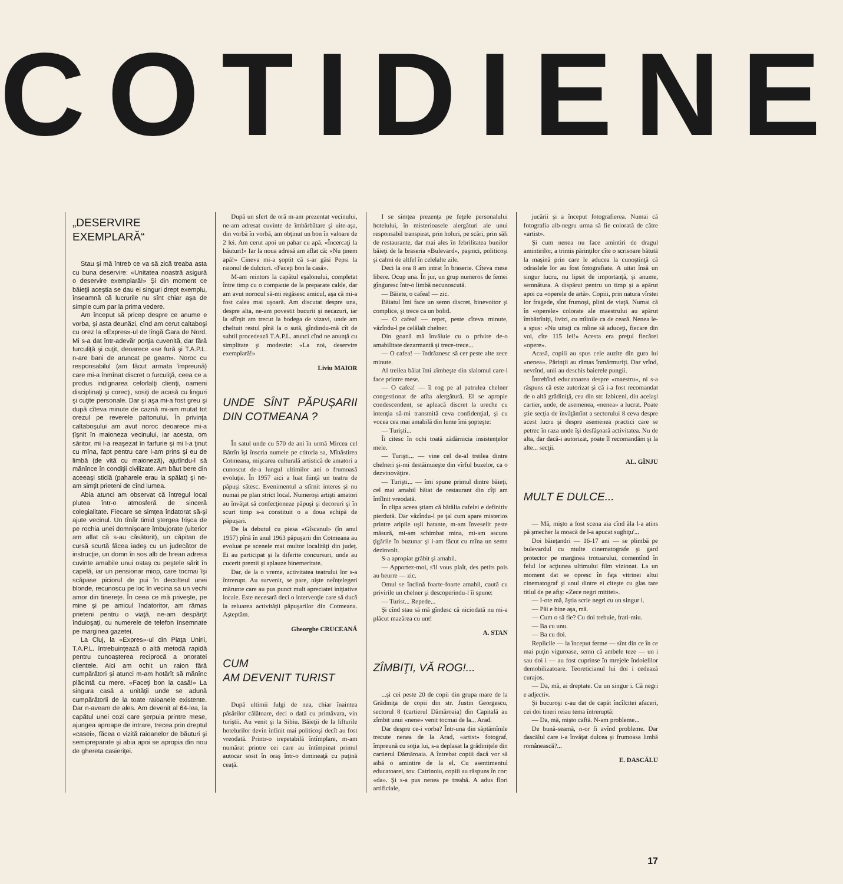COTIDIENE
„DESERVIRE
EXEMPLARĂ“
Stau şi mă întreb ce va să zică treaba asta cu buna deservire: «Unitatea noastră asigură o deservire exemplară!» Şi din moment ce băieţii aceştia se dau ei singuri drept exemplu, înseamnă că lucrurile nu sînt chiar aşa de simple cum par la prima vedere.
Am început să pricep despre ce anume e vorba, şi asta deunăzi, cînd am cerut caltaboşi cu orez la «Expres»-ul de lîngă Gara de Nord. Mi s-a dat într-adevăr porţia cuvenită, dar fără furculiţă şi cuţit, deoarece «se fură şi T.A.P.L. n-are bani de aruncat pe geam». Noroc cu responsabilul (am făcut armata împreună) care mi-a înmînat discret o furculiţă, ceea ce a produs indignarea celorlalţi clienţi, oameni disciplinaţi şi corecţi, sosiţi de acasă cu linguri şi cuţite personale. Dar şi aşa mi-a fost greu şi după cîteva minute de caznă mi-am mutat tot orezul pe reverele paltonului. În privinţa caltaboşului am avut noroc deoarece mi-a ţîşnit în maioneza vecinului, iar acesta, om săritor, mi l-a reaşezat în farfurie şi mi l-a ţinut cu mîna, fapt pentru care l-am prins şi eu de limbă (de vită cu maioneză), ajutîndu-l să mănînce în condiţii civilizate. Am băut bere din aceeaşi sticlă (paharele erau la spălat) şi ne-am simţit prieteni de cînd lumea.
Abia atunci am observat că întregul local plutea într-o atmosferă de sinceră colegialitate. Fiecare se simţea îndatorat să-şi ajute vecinul. Un tînăr timid ştergea frişca de pe rochia unei domnişoare îmbujorate (ulterior am aflat că s-au căsătorit), un căpitan de cursă scurtă făcea iadeş cu un judecător de instrucţie, un domn în sos alb de hrean adresa cuvinte amabile unui ostaş cu peştele sărit în capelă, iar un pensionar miop, care tocmai îşi scăpase piciorul de pui în decolteul unei blonde, recunoscu pe loc în vecina sa un vechi amor din tinereţe. În ceea ce mă priveşte, pe mine şi pe amicul îndatoritor, am rămas prieteni pentru o viaţă, ne-am despărţit înduioşaţi, cu numerele de telefon însemnate pe marginea gazetei.
La Cluj, la «Expres»-ul din Piaţa Unirii, T.A.P.L. întrebuinţează o altă metodă rapidă pentru cunoaşterea reciprocă a onoratei clientele. Aici am ochit un raion fără cumpărători şi atunci m-am hotărît să mănînc plăcintă cu mere. «Faceţi bon la casă!» La singura casă a unităţii unde se adună cumpărătorii de la toate raioanele existente. Dar n-aveam de ales. Am devenit al 64-lea, la capătul unei cozi care şerpuia printre mese, ajungea aproape de intrare, trecea prin dreptul «casei», făcea o vizită raioanelor de băuturi şi semipreparate şi abia apoi se apropia din nou de ghereta casieriţei.
După un sfert de oră m-am prezentat vecinului, ne-am adresat cuvinte de îmbărbătare şi uite-aşa, din vorbă în vorbă, am obţinut un bon în valoare de 2 lei. Am cerut apoi un pahar cu apă. «Încercaţi la băuturi!» Iar la noua adresă am aflat că: «Nu ţinem apă!» Cineva mi-a şoptit că s-ar găsi Pepsi la raionul de dulciuri. «Faceţi bon la casă».
M-am reintors la capătul eşalonului, completat între timp cu o companie de la preparate calde, dar am avut norocul să-mi regăsesc amicul, aşa că mi-a fost calea mai uşoară. Am discutat despre una, despre alta, ne-am povestit bucurii şi necazuri, iar la sfîrşit am trecut la bodega de vizavi, unde am cheltuit restul pînă la o sută, gîndindu-mă cît de subtil procedează T.A.P.L. atunci cînd ne anunţă cu simplitate şi modestie: «La noi, deservire exemplară!»
Liviu MAIOR
UNDE SÎNT PĂPUŞARII DIN COTMEANA ?
În satul unde cu 570 de ani în urmă Mircea cel Bătrîn îşi înscria numele pe ctitoria sa, Mînăstirea Cotmeana, mişcarea culturală artistică de amatori a cunoscut de-a lungul ultimilor ani o frumoasă evoluţie. În 1957 aici a luat fiinţă un teatru de păpuşi sătesc. Evenimentul a stîrnit interes şi nu numai pe plan strict local. Numeroşi artişti amatori au învăţat să confecţioneze păpuşi şi decoruri şi în scurt timp s-a constituit o a doua echipă de păpuşari.
De la debutul cu piesa «Gîscanul» (în anul 1957) pînă în anul 1963 păpuşarii din Cotmeana au evoluat pe scenele mai multor localităţi din judeţ. Ei au participat şi la diferite concursuri, unde au cucerit premii şi aplauze binemeritate.
Dar, de la o vreme, activitatea teatrului lor s-a întrerupt. Au survenit, se pare, nişte neînţelegeri mărunte care au pus punct mult apreciatei iniţiative locale. Este necesară deci o intervenţie care să ducă la reluarea activităţii păpuşarilor din Cotmeana. Aşteptăm.
Gheorghe CRUCEANĂ
CUM
AM DEVENIT TURIST
După ultimii fulgi de nea, chiar înaintea păsărilor călătoare, deci o dată cu primăvara, vin turiştii. Au venit şi la Sibiu. Băieţii de la lifturile hotelurilor devin infinit mai politicoşi decît au fost vreodată. Printr-o irepetabilă întîmplare, m-am numărat printre cei care au întîmpinat primul autocar sosit în oraş într-o dimineaţă cu puţină ceaţă.
I se simţea prezenţa pe feţele personalului hotelului, în misterioasele alergături ale unui responsabil transpirat, prin holuri, pe scări, prin săli de restaurante, dar mai ales în febrilitatea bunilor băieţi de la braseria «Bulevard», paşnici, politicoşi şi calmi de altfel în celelalte zile.
Deci la ora 8 am intrat în braserie. Cîteva mese libere. Ocup una. În jur, un grup numeros de femei gînguresc într-o limbă necunoscută.
— Băiete, o cafea! — zic.
Băiatul îmi face un semn discret, binevoitor şi complice, şi trece ca un bolid.
— O cafea! — repet, peste cîteva minute, văzîndu-l pe celălalt chelner.
Din goană mă învăluie cu o privire de-o amabilitate dezarmantă şi trece-trece...
— O cafea! — îndrăznesc să cer peste alte zece minute.
Al treilea băiat îmi zîmbeşte din slalomul care-l face printre mese.
— O cafea! — îl rog pe al patrulea chelner congestionat de atîta alergătură. El se apropie condescendent, se apleacă discret la ureche cu intenţia să-mi transmită ceva confidenţial, şi cu vocea cea mai amabilă din lume îmi şopteşte:
— Turişti...
Îi citesc în ochi toată zădărnicia insistenţelor mele.
— Turişti... — vine cel de-al treilea dintre chelneri şi-mi destăinuieşte din vîrful buzelor, ca o dezvinovăţire.
— Turişti... — îmi spune primul dintre băieţi, cel mai amabil băiat de restaurant din cîţi am întîlnit vreodată.
În clipa aceea ştiam că bătălia cafelei e definitiv pierdută. Dar văzîndu-l pe ţal cum apare misterios printre aripile uşii batante, m-am înveselit peste măsură, mi-am schimbat mina, mi-am ascuns ţigările în buzunar şi i-am făcut cu mîna un semn dezinvolt.
S-a apropiat grăbit şi amabil.
— Apportez-moi, s'il vous plaît, des petits pois au beurre — zic.
Omul se înclină foarte-foarte amabil, caută cu privirile un chelner şi descoperindu-l îi spune:
— Turist... Repede...
Şi cînd stau să mă gîndesc că niciodată nu mi-a plăcut mazărea cu unt!
A. STAN
ZÎMBIŢI, VĂ ROG!...
...şi cei peste 20 de copii din grupa mare de la Grădiniţa de copii din str. Justin Georgescu, sectorul 8 (cartierul Dămăroaia) din Capitală au zîmbit unui «nene» venit tocmai de la... Arad.
Dar despre ce-i vorba? Într-una din săptămînile trecute nenea de la Arad, «artist» fotograf, împreună cu soţia lui, s-a deplasat la grădiniţele din cartierul Dămăroaia. A întrebat copiii dacă vor să aibă o amintire de la el. Cu asentimentul educatoarei, tov. Catrinoiu, copiii au răspuns în cor: «da». Şi s-a pus nenea pe treabă. A adus flori artificiale,
jucării şi a început fotografierea. Numai că fotografia alb-negru urma să fie colorată de către «artist».
Şi cum nenea nu face amintiri de dragul amintirilor, a trimis părinţilor cîte o scrisoare bătută la maşină prin care le aducea la cunoştinţă că odraslele lor au fost fotografiate. A uitat însă un singur lucru, nu lipsit de importanţă, şi anume, semnătura. A dispărut pentru un timp şi a apărut apoi cu «operele de artă». Copiii, prin natura vîrstei lor fragede, sînt frumoşi, plini de viaţă. Numai că în «operele» colorate ale maestrului au apărut îmbătrîniţi, livizi, cu mîinile ca de ceară. Nenea le-a spus: «Nu uitaţi ca mîine să aduceţi, fiecare din voi, cîte 115 lei!» Acesta era preţul fiecărei «opere».
Acasă, copiii au spus cele auzite din gura lui «nenea». Părinţii au rămas înmărmuriţi. Dar vrînd, nevrînd, unii au deschis baierele pungii.
Întrebînd educatoarea despre «maestru», ni s-a răspuns că este autorizat şi că i-a fost recomandat de o altă grădiniţă, cea din str. Izbiceni, din acelaşi cartier, unde, de asemenea, «nenea» a lucrat. Poate ştie secţia de învăţămînt a sectorului 8 ceva despre acest lucru şi despre asemenea practici care se petrec în raza unde îşi desfăşoară activitatea. Nu de alta, dar dacă-i autorizat, poate îl recomandăm şi la alte... secţii.
AL. GÎNJU
MULT E DULCE...
— Mă, mişto a fost scena aia cînd ăla l-a atins pă şmecher la moacă de l-a apucat sughiţu'...
Doi băieţandri — 16-17 ani — se plimbă pe bulevardul cu multe cinematografe şi gard protector pe marginea trotuarului, comentînd în felul lor acţiunea ultimului film vizionat. La un moment dat se opresc în faţa vitrinei altui cinematograf şi unul dintre ei citeşte cu glas tare titlul de pe afiş: «Zece negri mititei».
— I-ote mă, ăştia scrie negri cu un singur i.
— Păi e bine aşa, mă.
— Cum o să fie? Cu doi trebuie, frati-miu.
— Ba cu unu.
— Ba cu doi.
Replicile — la început ferme — sînt din ce în ce mai puţin viguroase, semn că ambele teze — un i sau doi i — au fost cuprinse în mrejele îndoielilor demobilizatoare. Teoreticianul lui doi i cedează curajos.
— Da, mă, ai dreptate. Cu un singur i. Că negri e adjectiv.
Şi bucuroşi c-au dat de capăt încîlcitei afaceri, cei doi tineri reiau tema întreruptă:
— Da, mă, mişto caftă. N-am probleme...
De bună-seamă, n-or fi avînd probleme. Dar dascălul care i-a învăţat dulcea şi frumoasa limbă românească?...
E. DASCĂLU
17